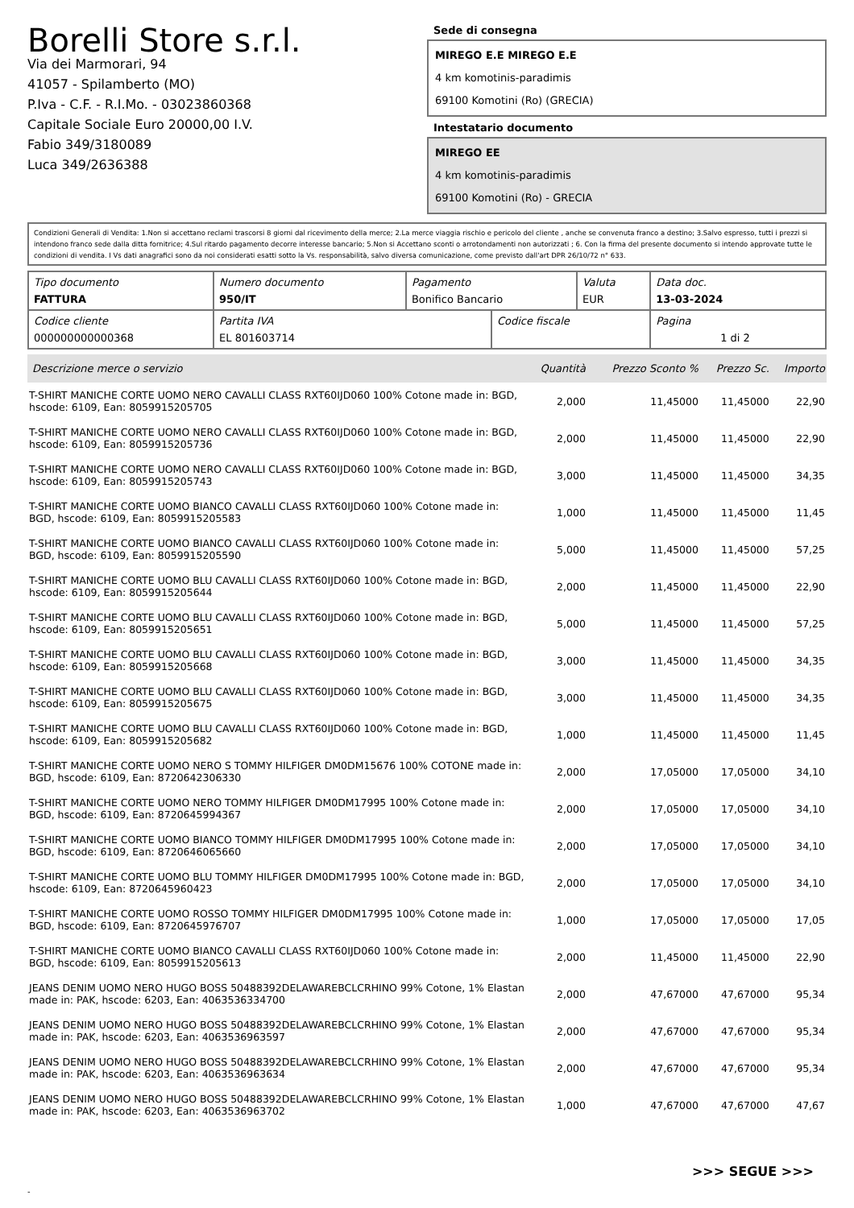Borelli Store s.r.l.
Via dei Marmorari, 94
41057 - Spilamberto (MO)
P.Iva - C.F. - R.I.Mo. - 03023860368
Capitale Sociale Euro 20000,00 I.V.
Fabio 349/3180089
Luca 349/2636388
Sede di consegna
MIREGO E.E MIREGO E.E
4 km komotinis-paradimis
69100 Komotini (Ro) (GRECIA)
Intestatario documento
MIREGO EE
4 km komotinis-paradimis
69100 Komotini (Ro) - GRECIA
Condizioni Generali di Vendita: 1.Non si accettano reclami trascorsi 8 giorni dal ricevimento della merce; 2.La merce viaggia rischio e pericolo del cliente , anche se convenuta franco a destino; 3.Salvo espresso, tutti i prezzi si intendono franco sede dalla ditta fornitrice; 4.Sul ritardo pagamento decorre interesse bancario; 5.Non si Accettano sconti o arrotondamenti non autorizzati ; 6. Con la firma del presente documento si intendo approvate tutte le condizioni di vendita. I Vs dati anagrafici sono da noi considerati esatti sotto la Vs. responsabilità, salvo diversa comunicazione, come previsto dall'art DPR 26/10/72 n° 633.
| Tipo documento FATTURA | Numero documento 950/IT | Pagamento Bonifico Bancario | | Valuta EUR | Data doc. 13-03-2024 |
| Codice cliente 000000000000368 | Partita IVA EL 801603714 | | Codice fiscale | | Pagina 1 di 2 |
| Descrizione merce o servizio | Quantità | Prezzo Sconto % | Prezzo Sc. | Importo |
| --- | --- | --- | --- | --- |
| T-SHIRT MANICHE CORTE UOMO NERO CAVALLI CLASS RXT60IJD060 100% Cotone made in: BGD, hscode: 6109, Ean: 8059915205705 | 2,000 | 11,45000 | 11,45000 | 22,90 |
| T-SHIRT MANICHE CORTE UOMO NERO CAVALLI CLASS RXT60IJD060 100% Cotone made in: BGD, hscode: 6109, Ean: 8059915205736 | 2,000 | 11,45000 | 11,45000 | 22,90 |
| T-SHIRT MANICHE CORTE UOMO NERO CAVALLI CLASS RXT60IJD060 100% Cotone made in: BGD, hscode: 6109, Ean: 8059915205743 | 3,000 | 11,45000 | 11,45000 | 34,35 |
| T-SHIRT MANICHE CORTE UOMO BIANCO CAVALLI CLASS RXT60IJD060 100% Cotone made in: BGD, hscode: 6109, Ean: 8059915205583 | 1,000 | 11,45000 | 11,45000 | 11,45 |
| T-SHIRT MANICHE CORTE UOMO BIANCO CAVALLI CLASS RXT60IJD060 100% Cotone made in: BGD, hscode: 6109, Ean: 8059915205590 | 5,000 | 11,45000 | 11,45000 | 57,25 |
| T-SHIRT MANICHE CORTE UOMO BLU CAVALLI CLASS RXT60IJD060 100% Cotone made in: BGD, hscode: 6109, Ean: 8059915205644 | 2,000 | 11,45000 | 11,45000 | 22,90 |
| T-SHIRT MANICHE CORTE UOMO BLU CAVALLI CLASS RXT60IJD060 100% Cotone made in: BGD, hscode: 6109, Ean: 8059915205651 | 5,000 | 11,45000 | 11,45000 | 57,25 |
| T-SHIRT MANICHE CORTE UOMO BLU CAVALLI CLASS RXT60IJD060 100% Cotone made in: BGD, hscode: 6109, Ean: 8059915205668 | 3,000 | 11,45000 | 11,45000 | 34,35 |
| T-SHIRT MANICHE CORTE UOMO BLU CAVALLI CLASS RXT60IJD060 100% Cotone made in: BGD, hscode: 6109, Ean: 8059915205675 | 3,000 | 11,45000 | 11,45000 | 34,35 |
| T-SHIRT MANICHE CORTE UOMO BLU CAVALLI CLASS RXT60IJD060 100% Cotone made in: BGD, hscode: 6109, Ean: 8059915205682 | 1,000 | 11,45000 | 11,45000 | 11,45 |
| T-SHIRT MANICHE CORTE UOMO NERO S TOMMY HILFIGER DM0DM15676 100% COTONE made in: BGD, hscode: 6109, Ean: 8720642306330 | 2,000 | 17,05000 | 17,05000 | 34,10 |
| T-SHIRT MANICHE CORTE UOMO NERO TOMMY HILFIGER DM0DM17995 100% Cotone made in: BGD, hscode: 6109, Ean: 8720645994367 | 2,000 | 17,05000 | 17,05000 | 34,10 |
| T-SHIRT MANICHE CORTE UOMO BIANCO TOMMY HILFIGER DM0DM17995 100% Cotone made in: BGD, hscode: 6109, Ean: 8720646065660 | 2,000 | 17,05000 | 17,05000 | 34,10 |
| T-SHIRT MANICHE CORTE UOMO BLU TOMMY HILFIGER DM0DM17995 100% Cotone made in: BGD, hscode: 6109, Ean: 8720645960423 | 2,000 | 17,05000 | 17,05000 | 34,10 |
| T-SHIRT MANICHE CORTE UOMO ROSSO TOMMY HILFIGER DM0DM17995 100% Cotone made in: BGD, hscode: 6109, Ean: 8720645976707 | 1,000 | 17,05000 | 17,05000 | 17,05 |
| T-SHIRT MANICHE CORTE UOMO BIANCO CAVALLI CLASS RXT60IJD060 100% Cotone made in: BGD, hscode: 6109, Ean: 8059915205613 | 2,000 | 11,45000 | 11,45000 | 22,90 |
| JEANS DENIM UOMO NERO HUGO BOSS 50488392DELAWAREBCLCRHINO 99% Cotone, 1% Elastan made in: PAK, hscode: 6203, Ean: 4063536334700 | 2,000 | 47,67000 | 47,67000 | 95,34 |
| JEANS DENIM UOMO NERO HUGO BOSS 50488392DELAWAREBCLCRHINO 99% Cotone, 1% Elastan made in: PAK, hscode: 6203, Ean: 4063536963597 | 2,000 | 47,67000 | 47,67000 | 95,34 |
| JEANS DENIM UOMO NERO HUGO BOSS 50488392DELAWAREBCLCRHINO 99% Cotone, 1% Elastan made in: PAK, hscode: 6203, Ean: 4063536963634 | 2,000 | 47,67000 | 47,67000 | 95,34 |
| JEANS DENIM UOMO NERO HUGO BOSS 50488392DELAWAREBCLCRHINO 99% Cotone, 1% Elastan made in: PAK, hscode: 6203, Ean: 4063536963702 | 1,000 | 47,67000 | 47,67000 | 47,67 |
>>> SEGUE >>>
-